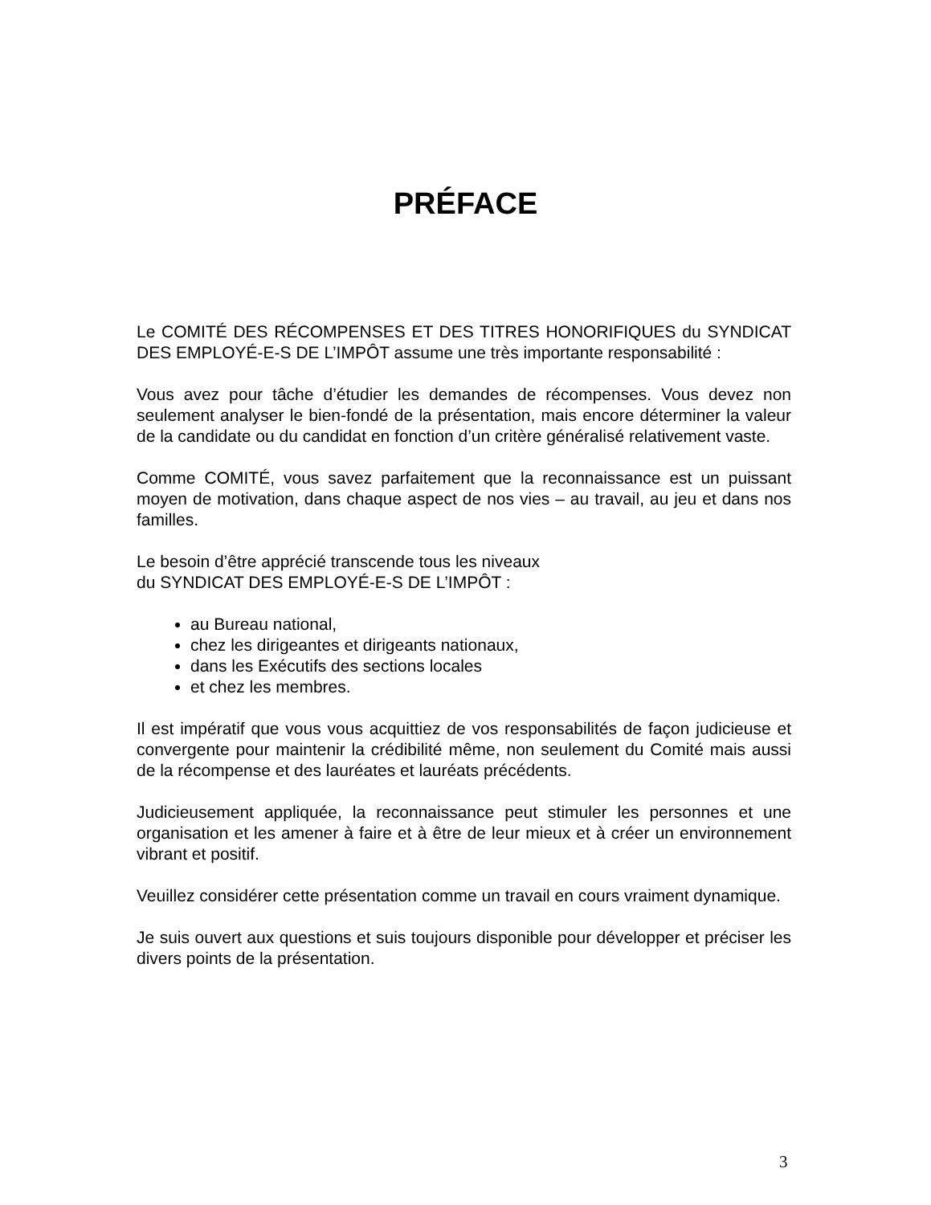PRÉFACE
Le COMITÉ DES RÉCOMPENSES ET DES TITRES HONORIFIQUES du SYNDICAT DES EMPLOYÉ-E-S DE L’IMPÔT assume une très importante responsabilité :
Vous avez pour tâche d’étudier les demandes de récompenses. Vous devez non seulement analyser le bien-fondé de la présentation, mais encore déterminer la valeur de la candidate ou du candidat en fonction d’un critère généralisé relativement vaste.
Comme COMITÉ, vous savez parfaitement que la reconnaissance est un puissant moyen de motivation, dans chaque aspect de nos vies – au travail, au jeu et dans nos familles.
Le besoin d’être apprécié transcende tous les niveaux
du SYNDICAT DES EMPLOYÉ-E-S DE L’IMPÔT :
au Bureau national,
chez les dirigeantes et dirigeants nationaux,
dans les Exécutifs des sections locales
et chez les membres.
Il est impératif que vous vous acquittiez de vos responsabilités de façon judicieuse et convergente pour maintenir la crédibilité même, non seulement du Comité mais aussi de la récompense et des lauréates et lauréats précédents.
Judicieusement appliquée, la reconnaissance peut stimuler les personnes et une organisation et les amener à faire et à être de leur mieux et à créer un environnement vibrant et positif.
Veuillez considérer cette présentation comme un travail en cours vraiment dynamique.
Je suis ouvert aux questions et suis toujours disponible pour développer et préciser les divers points de la présentation.
3